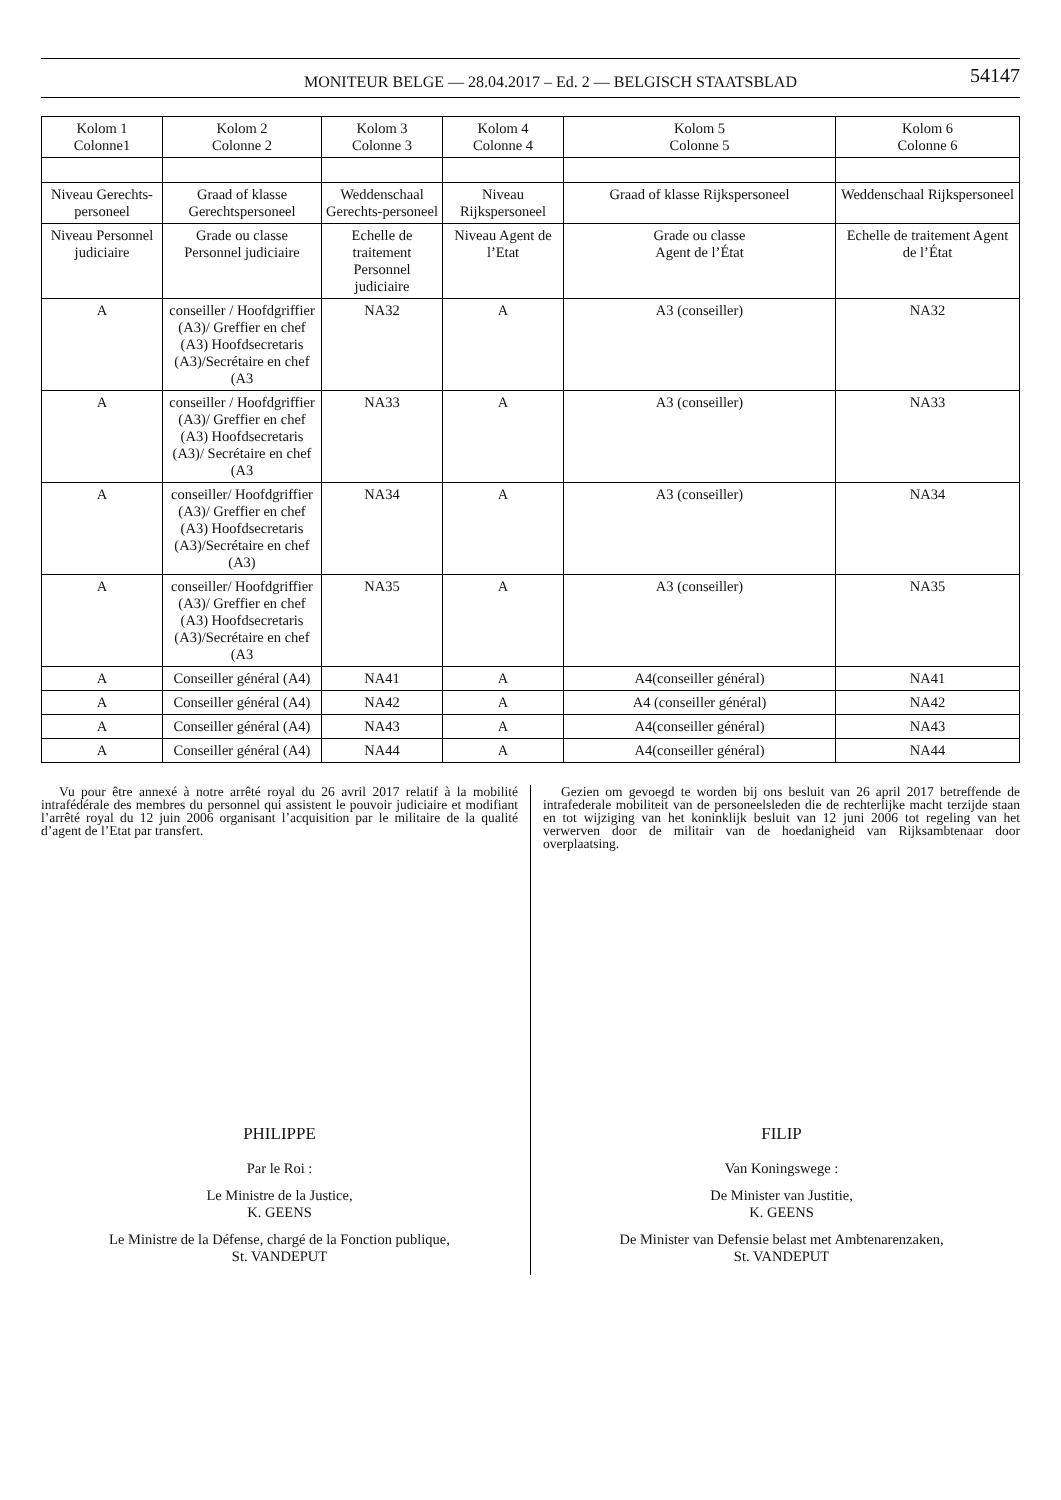MONITEUR BELGE — 28.04.2017 – Ed. 2 — BELGISCH STAATSBLAD
54147
| Kolom 1 Colonne1 | Kolom 2 Colonne 2 | Kolom 3 Colonne 3 | Kolom 4 Colonne 4 | Kolom 5 Colonne 5 | Kolom 6 Colonne 6 |
| --- | --- | --- | --- | --- | --- |
| Niveau Gerechts-personeel | Graad of klasse Gerechtspersoneel | Weddenschaal Gerechts-personeel | Niveau Rijkspersoneel | Graad of klasse Rijkspersoneel | Weddenschaal Rijkspersoneel |
| Niveau Personnel judiciaire | Grade ou classe Personnel judiciaire | Echelle de traitement Personnel judiciaire | Niveau Agent de l’Etat | Grade ou classe Agent de l’État | Echelle de traitement Agent de l’État |
| A | conseiller / Hoofdgriffier (A3)/ Greffier en chef (A3) Hoofdsecretaris (A3)/Secrétaire en chef (A3 | NA32 | A | A3 (conseiller) | NA32 |
| A | conseiller / Hoofdgriffier (A3)/ Greffier en chef (A3) Hoofdsecretaris (A3)/ Secrétaire en chef (A3 | NA33 | A | A3 (conseiller) | NA33 |
| A | conseiller/ Hoofdgriffier (A3)/ Greffier en chef (A3) Hoofdsecretaris (A3)/Secrétaire en chef (A3) | NA34 | A | A3 (conseiller) | NA34 |
| A | conseiller/ Hoofdgriffier (A3)/ Greffier en chef (A3) Hoofdsecretaris (A3)/Secrétaire en chef (A3 | NA35 | A | A3 (conseiller) | NA35 |
| A | Conseiller général (A4) | NA41 | A | A4(conseiller général) | NA41 |
| A | Conseiller général (A4) | NA42 | A | A4 (conseiller général) | NA42 |
| A | Conseiller général (A4) | NA43 | A | A4(conseiller général) | NA43 |
| A | Conseiller général (A4) | NA44 | A | A4(conseiller général) | NA44 |
Vu pour être annexé à notre arrêté royal du 26 avril 2017 relatif à la mobilité intrafédérale des membres du personnel qui assistent le pouvoir judiciaire et modifiant l’arrêté royal du 12 juin 2006 organisant l’acquisition par le militaire de la qualité d’agent de l’Etat par transfert.
PHILIPPE
Par le Roi :
Le Ministre de la Justice,
K. GEENS
Le Ministre de la Défense, chargé de la Fonction publique,
St. VANDEPUT
Gezien om gevoegd te worden bij ons besluit van 26 april 2017 betreffende de intrafederale mobiliteit van de personeelsleden die de rechterlijke macht terzijde staan en tot wijziging van het koninklijk besluit van 12 juni 2006 tot regeling van het verwerven door de militair van de hoedanigheid van Rijksambtenaar door overplaatsing.
FILIP
Van Koningswege :
De Minister van Justitie,
K. GEENS
De Minister van Defensie belast met Ambtenarenzaken,
St. VANDEPUT